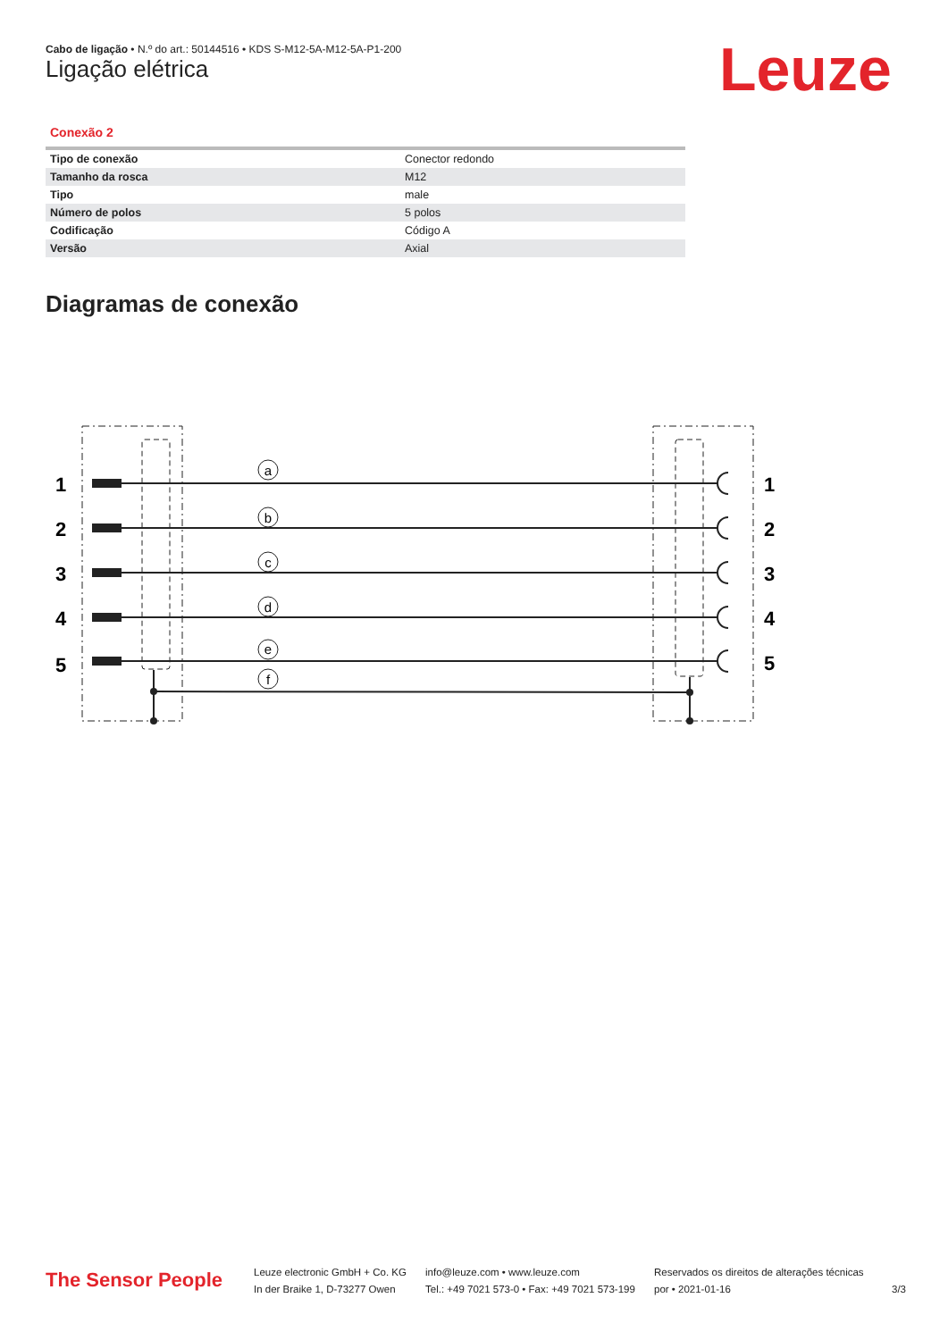Cabo de ligação • N.º do art.: 50144516 • KDS S-M12-5A-M12-5A-P1-200
Ligação elétrica Leuze
Conexão 2
| Tipo de conexão | Conector redondo |
| Tamanho da rosca | M12 |
| Tipo | male |
| Número de polos | 5 polos |
| Codificação | Código A |
| Versão | Axial |
Diagramas de conexão
a
b
c
d
e
f
1
2
3
4
5
1
2
3
4
5
The Sensor People
Leuze electronic GmbH + Co. KG
In der Braike 1, D-73277 Owen
info@leuze.com • www.leuze.com
Tel.: +49 7021 573-0 • Fax: +49 7021 573-199
Reservados os direitos de alterações técnicas
por • 2021-01-16
3/3